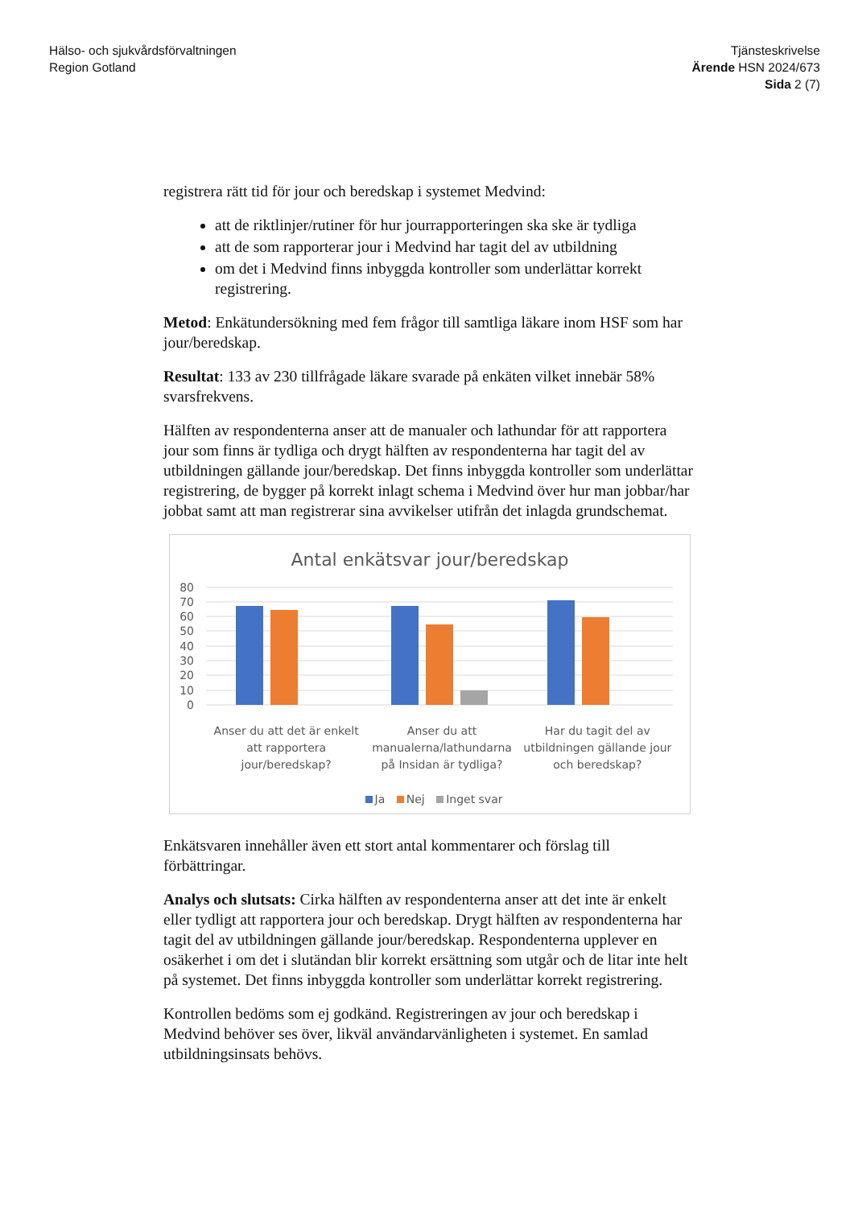Hälso- och sjukvårdsförvaltningen
Region Gotland
Tjänsteskrivelse
Ärende HSN 2024/673
Sida 2 (7)
registrera rätt tid för jour och beredskap i systemet Medvind:
att de riktlinjer/rutiner för hur jourrapporteringen ska ske är tydliga
att de som rapporterar jour i Medvind har tagit del av utbildning
om det i Medvind finns inbyggda kontroller som underlättar korrekt registrering.
Metod: Enkätundersökning med fem frågor till samtliga läkare inom HSF som har jour/beredskap.
Resultat: 133 av 230 tillfrågade läkare svarade på enkäten vilket innebär 58% svarsfrekvens.
Hälften av respondenterna anser att de manualer och lathundar för att rapportera jour som finns är tydliga och drygt hälften av respondenterna har tagit del av utbildningen gällande jour/beredskap. Det finns inbyggda kontroller som underlättar registrering, de bygger på korrekt inlagt schema i Medvind över hur man jobbar/har jobbat samt att man registrerar sina avvikelser utifrån det inlagda grundschemat.
Antal enkätsvar jour/beredskap
80
70
60
50
40
30
20
10
0
Anser du att det är enkelt att rapportera jour/beredskap?
Anser du att manualerna/lathundarna på Insidan är tydliga?
Har du tagit del av utbildningen gällande jour och beredskap?
Ja Nej Inget svar
Enkätsvaren innehåller även ett stort antal kommentarer och förslag till förbättringar.
Analys och slutsats: Cirka hälften av respondenterna anser att det inte är enkelt eller tydligt att rapportera jour och beredskap. Drygt hälften av respondenterna har tagit del av utbildningen gällande jour/beredskap. Respondenterna upplever en osäkerhet i om det i slutändan blir korrekt ersättning som utgår och de litar inte helt på systemet. Det finns inbyggda kontroller som underlättar korrekt registrering.
Kontrollen bedöms som ej godkänd. Registreringen av jour och beredskap i Medvind behöver ses över, likväl användarvänligheten i systemet. En samlad utbildningsinsats behövs.